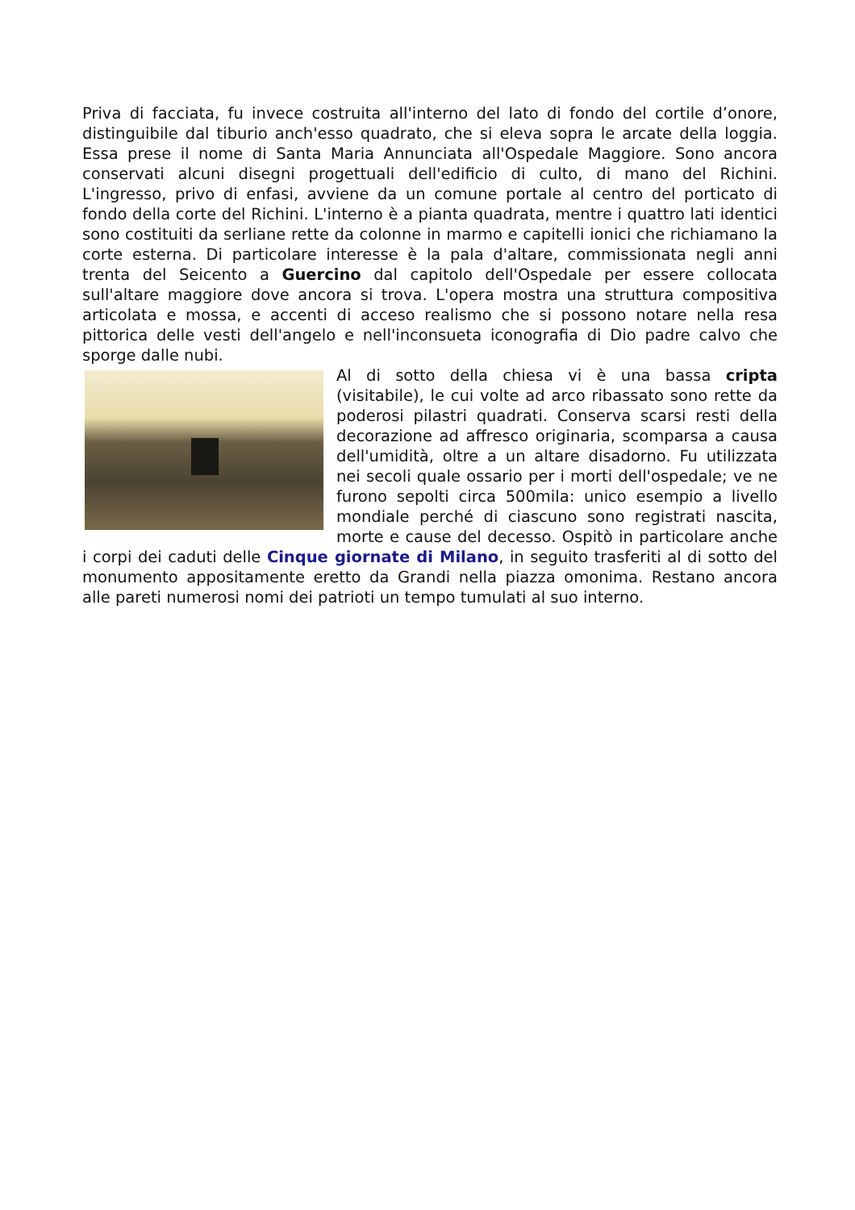Priva di facciata, fu invece costruita all'interno del lato di fondo del cortile d’onore, distinguibile dal tiburio anch'esso quadrato, che si eleva sopra le arcate della loggia. Essa prese il nome di Santa Maria Annunciata all'Ospedale Maggiore. Sono ancora conservati alcuni disegni progettuali dell'edificio di culto, di mano del Richini. L'ingresso, privo di enfasi, avviene da un comune portale al centro del porticato di fondo della corte del Richini. L'interno è a pianta quadrata, mentre i quattro lati identici sono costituiti da serliane rette da colonne in marmo e capitelli ionici che richiamano la corte esterna. Di particolare interesse è la pala d'altare, commissionata negli anni trenta del Seicento a Guercino dal capitolo dell'Ospedale per essere collocata sull'altare maggiore dove ancora si trova. L'opera mostra una struttura compositiva articolata e mossa, e accenti di acceso realismo che si possono notare nella resa pittorica delle vesti dell'angelo e nell'inconsueta iconografia di Dio padre calvo che sporge dalle nubi.
Al di sotto della chiesa vi è una bassa cripta (visitabile), le cui volte ad arco ribassato sono rette da poderosi pilastri quadrati. Conserva scarsi resti della decorazione ad affresco originaria, scomparsa a causa dell'umidità, oltre a un altare disadorno. Fu utilizzata nei secoli quale ossario per i morti dell'ospedale; ve ne furono sepolti circa 500mila: unico esempio a livello mondiale perché di ciascuno sono registrati nascita, morte e cause del decesso. Ospitò in particolare anche i corpi dei caduti delle Cinque giornate di Milano, in seguito trasferiti al di sotto del monumento appositamente eretto da Grandi nella piazza omonima. Restano ancora alle pareti numerosi nomi dei patrioti un tempo tumulati al suo interno.